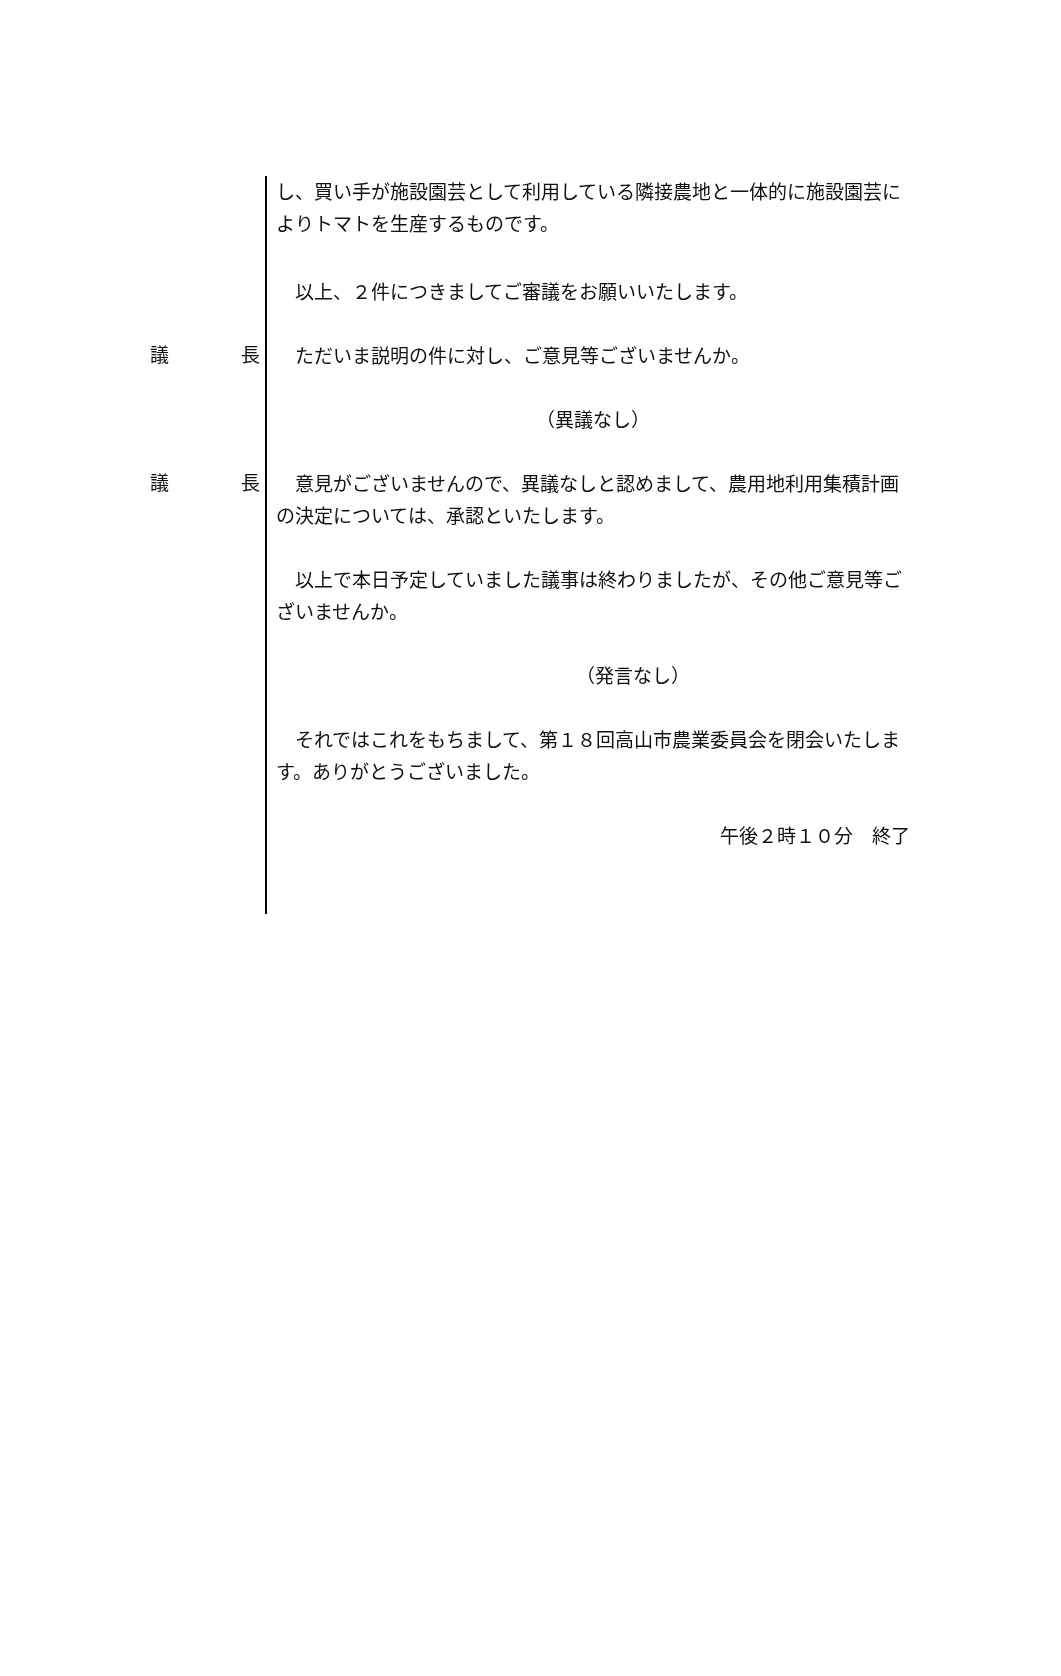し、買い手が施設園芸として利用している隣接農地と一体的に施設園芸によりトマトを生産するものです。
　以上、２件につきましてご審議をお願いいたします。
議 長
　ただいま説明の件に対し、ご意見等ございませんか。
（異議なし）
議 長
　意見がございませんので、異議なしと認めまして、農用地利用集積計画の決定については、承認といたします。
　以上で本日予定していました議事は終わりましたが、その他ご意見等ございませんか。
（発言なし）
　それではこれをもちまして、第１８回高山市農業委員会を閉会いたします。ありがとうございました。
午後２時１０分　終了